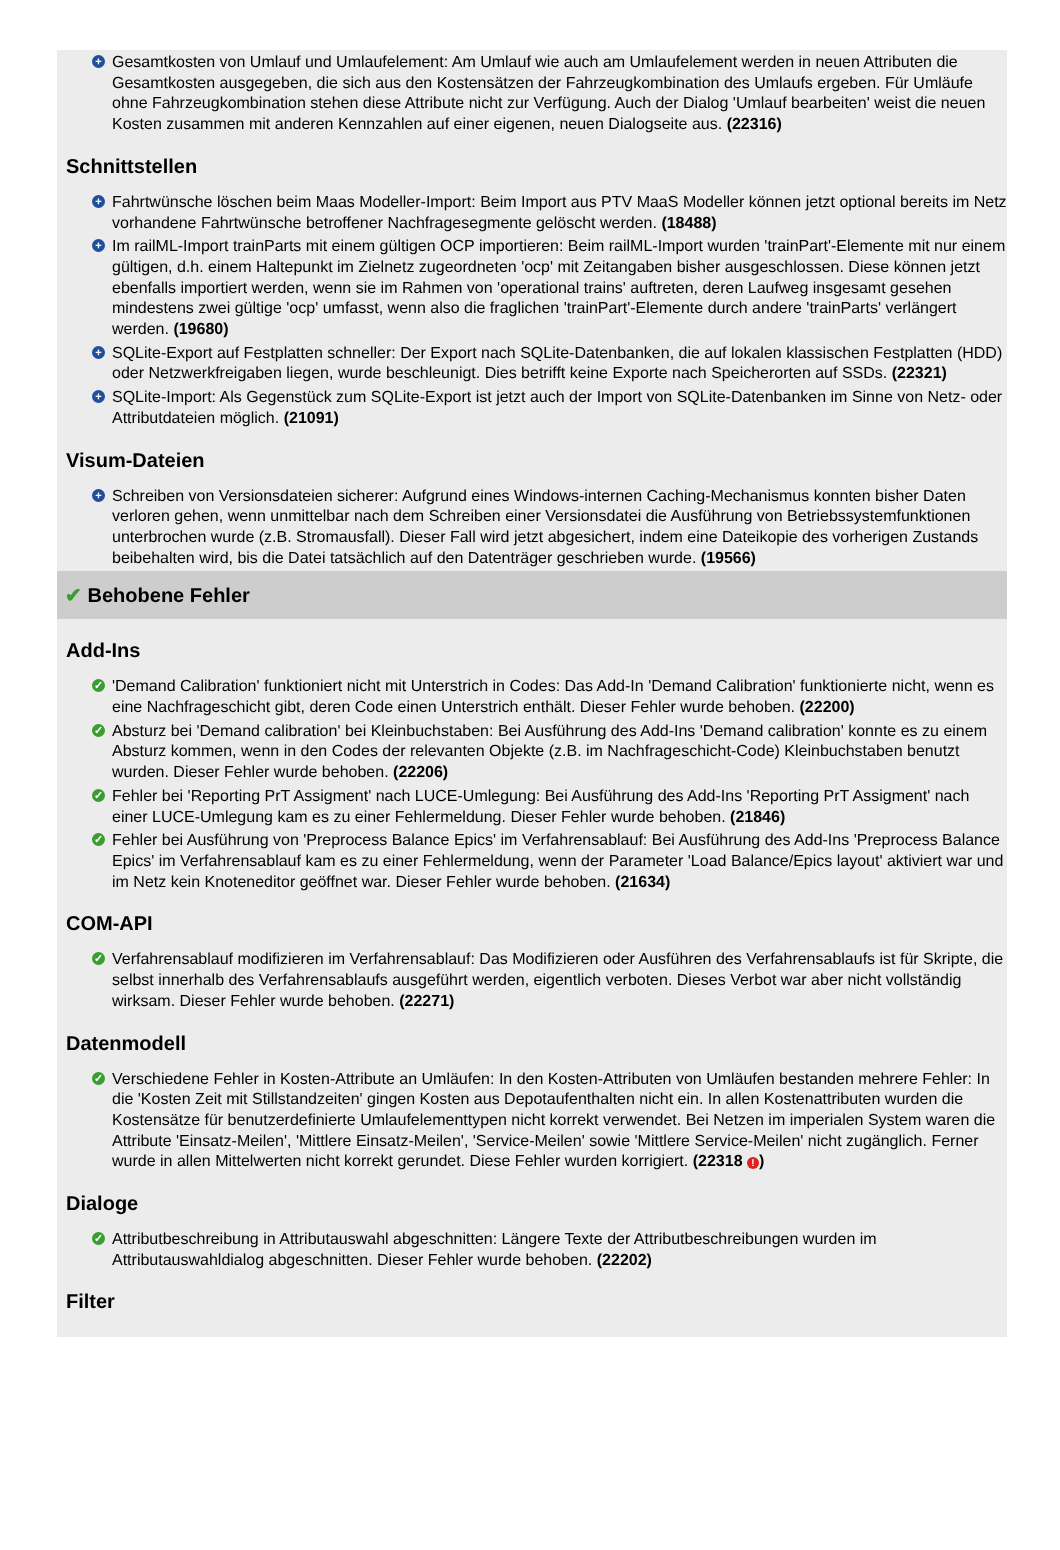+ Gesamtkosten von Umlauf und Umlaufelement: Am Umlauf wie auch am Umlaufelement werden in neuen Attributen die Gesamtkosten ausgegeben, die sich aus den Kostensätzen der Fahrzeugkombination des Umlaufs ergeben. Für Umläufe ohne Fahrzeugkombination stehen diese Attribute nicht zur Verfügung. Auch der Dialog 'Umlauf bearbeiten' weist die neuen Kosten zusammen mit anderen Kennzahlen auf einer eigenen, neuen Dialogseite aus. (22316)
Schnittstellen
+ Fahrtwünsche löschen beim Maas Modeller-Import: Beim Import aus PTV MaaS Modeller können jetzt optional bereits im Netz vorhandene Fahrtwünsche betroffener Nachfragesegmente gelöscht werden. (18488)
+ Im railML-Import trainParts mit einem gültigen OCP importieren: Beim railML-Import wurden 'trainPart'-Elemente mit nur einem gültigen, d.h. einem Haltepunkt im Zielnetz zugeordneten 'ocp' mit Zeitangaben bisher ausgeschlossen. Diese können jetzt ebenfalls importiert werden, wenn sie im Rahmen von 'operational trains' auftreten, deren Laufweg insgesamt gesehen mindestens zwei gültige 'ocp' umfasst, wenn also die fraglichen 'trainPart'-Elemente durch andere 'trainParts' verlängert werden. (19680)
+ SQLite-Export auf Festplatten schneller: Der Export nach SQLite-Datenbanken, die auf lokalen klassischen Festplatten (HDD) oder Netzwerkfreigaben liegen, wurde beschleunigt. Dies betrifft keine Exporte nach Speicherorten auf SSDs. (22321)
+ SQLite-Import: Als Gegenstück zum SQLite-Export ist jetzt auch der Import von SQLite-Datenbanken im Sinne von Netz- oder Attributdateien möglich. (21091)
Visum-Dateien
+ Schreiben von Versionsdateien sicherer: Aufgrund eines Windows-internen Caching-Mechanismus konnten bisher Daten verloren gehen, wenn unmittelbar nach dem Schreiben einer Versionsdatei die Ausführung von Betriebssystemfunktionen unterbrochen wurde (z.B. Stromausfall). Dieser Fall wird jetzt abgesichert, indem eine Dateikopie des vorherigen Zustands beibehalten wird, bis die Datei tatsächlich auf den Datenträger geschrieben wurde. (19566)
✔ Behobene Fehler
Add-Ins
✓ 'Demand Calibration' funktioniert nicht mit Unterstrich in Codes: Das Add-In 'Demand Calibration' funktionierte nicht, wenn es eine Nachfrageschicht gibt, deren Code einen Unterstrich enthält. Dieser Fehler wurde behoben. (22200)
✓ Absturz bei 'Demand calibration' bei Kleinbuchstaben: Bei Ausführung des Add-Ins 'Demand calibration' konnte es zu einem Absturz kommen, wenn in den Codes der relevanten Objekte (z.B. im Nachfrageschicht-Code) Kleinbuchstaben benutzt wurden. Dieser Fehler wurde behoben. (22206)
✓ Fehler bei 'Reporting PrT Assigment' nach LUCE-Umlegung: Bei Ausführung des Add-Ins 'Reporting PrT Assigment' nach einer LUCE-Umlegung kam es zu einer Fehlermeldung. Dieser Fehler wurde behoben. (21846)
✓ Fehler bei Ausführung von 'Preprocess Balance Epics' im Verfahrensablauf: Bei Ausführung des Add-Ins 'Preprocess Balance Epics' im Verfahrensablauf kam es zu einer Fehlermeldung, wenn der Parameter 'Load Balance/Epics layout' aktiviert war und im Netz kein Knoteneditor geöffnet war. Dieser Fehler wurde behoben. (21634)
COM-API
✓ Verfahrensablauf modifizieren im Verfahrensablauf: Das Modifizieren oder Ausführen des Verfahrensablaufs ist für Skripte, die selbst innerhalb des Verfahrensablaufs ausgeführt werden, eigentlich verboten. Dieses Verbot war aber nicht vollständig wirksam. Dieser Fehler wurde behoben. (22271)
Datenmodell
✓ Verschiedene Fehler in Kosten-Attribute an Umläufen: In den Kosten-Attributen von Umläufen bestanden mehrere Fehler: In die 'Kosten Zeit mit Stillstandzeiten' gingen Kosten aus Depotaufenthalten nicht ein. In allen Kostenattributen wurden die Kostensätze für benutzerdefinierte Umlaufelementtypen nicht korrekt verwendet. Bei Netzen im imperialen System waren die Attribute 'Einsatz-Meilen', 'Mittlere Einsatz-Meilen', 'Service-Meilen' sowie 'Mittlere Service-Meilen' nicht zugänglich. Ferner wurde in allen Mittelwerten nicht korrekt gerundet. Diese Fehler wurden korrigiert. (22318 !)
Dialoge
✓ Attributbeschreibung in Attributauswahl abgeschnitten: Längere Texte der Attributbeschreibungen wurden im Attributauswahldialog abgeschnitten. Dieser Fehler wurde behoben. (22202)
Filter